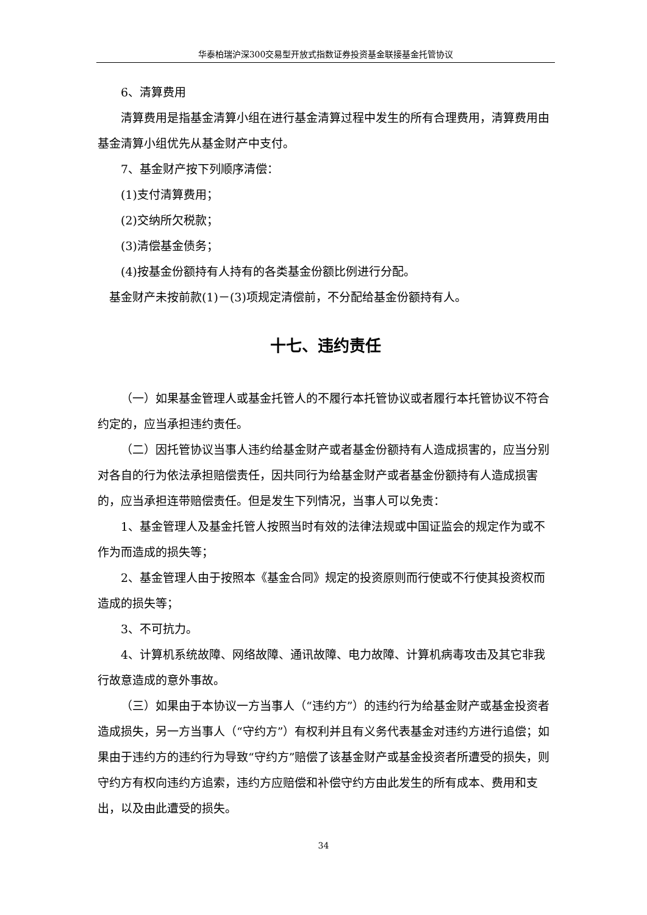华泰柏瑞沪深300交易型开放式指数证券投资基金联接基金托管协议
6、清算费用
清算费用是指基金清算小组在进行基金清算过程中发生的所有合理费用，清算费用由基金清算小组优先从基金财产中支付。
7、基金财产按下列顺序清偿：
(1)支付清算费用；
(2)交纳所欠税款；
(3)清偿基金债务；
(4)按基金份额持有人持有的各类基金份额比例进行分配。
基金财产未按前款(1)－(3)项规定清偿前，不分配给基金份额持有人。
十七、违约责任
（一）如果基金管理人或基金托管人的不履行本托管协议或者履行本托管协议不符合约定的，应当承担违约责任。
（二）因托管协议当事人违约给基金财产或者基金份额持有人造成损害的，应当分别对各自的行为依法承担赔偿责任，因共同行为给基金财产或者基金份额持有人造成损害的，应当承担连带赔偿责任。但是发生下列情况，当事人可以免责：
1、基金管理人及基金托管人按照当时有效的法律法规或中国证监会的规定作为或不作为而造成的损失等；
2、基金管理人由于按照本《基金合同》规定的投资原则而行使或不行使其投资权而造成的损失等；
3、不可抗力。
4、计算机系统故障、网络故障、通讯故障、电力故障、计算机病毒攻击及其它非我行故意造成的意外事故。
（三）如果由于本协议一方当事人（“违约方”）的违约行为给基金财产或基金投资者造成损失，另一方当事人（“守约方”）有权利并且有义务代表基金对违约方进行追偿；如果由于违约方的违约行为导致“守约方”赔偿了该基金财产或基金投资者所遭受的损失，则守约方有权向违约方追索，违约方应赔偿和补偿守约方由此发生的所有成本、费用和支出，以及由此遭受的损失。
34